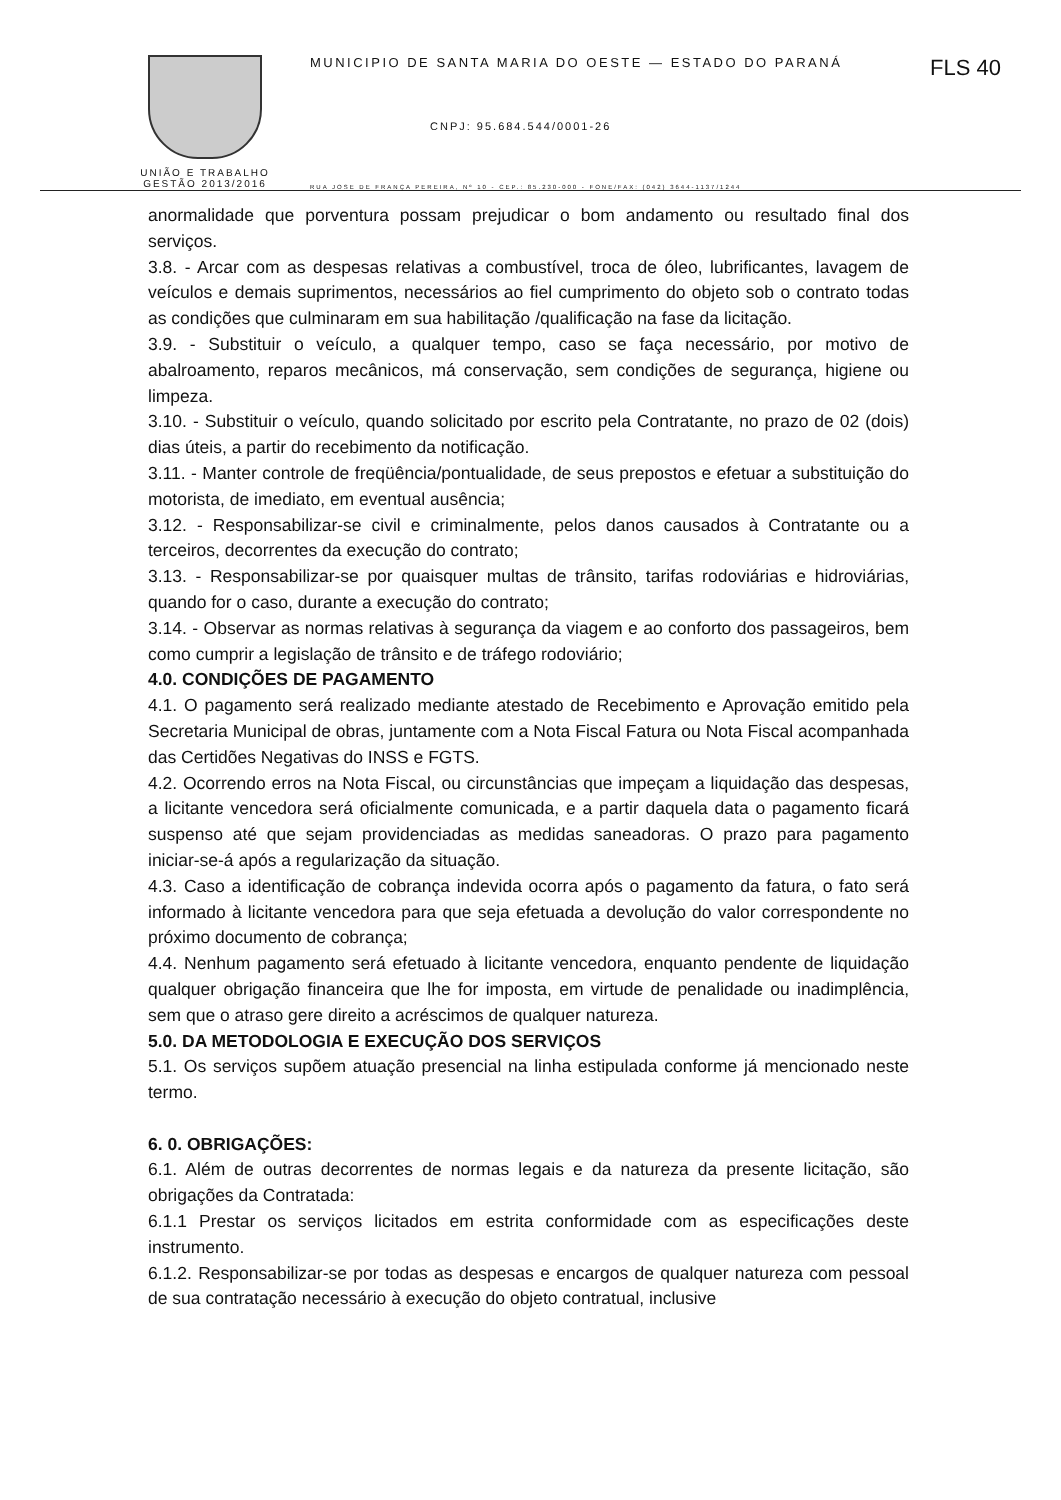FLS 40
UNIÃO E TRABALHO
GESTÃO 2013/2016
MUNICIPIO DE SANTA MARIA DO OESTE — ESTADO DO PARANÁ
CNPJ: 95.684.544/0001-26
RUA JOSE DE FRANÇA PEREIRA, Nº 10 - CEP.: 85.230-000 - FONE/FAX: (042) 3644-1137/1244
anormalidade que porventura possam prejudicar o bom andamento ou resultado final dos serviços.
3.8. - Arcar com as despesas relativas a combustível, troca de óleo, lubrificantes, lavagem de veículos e demais suprimentos, necessários ao fiel cumprimento do objeto sob o contrato todas as condições que culminaram em sua habilitação /qualificação na fase da licitação.
3.9. - Substituir o veículo, a qualquer tempo, caso se faça necessário, por motivo de abalroamento, reparos mecânicos, má conservação, sem condições de segurança, higiene ou limpeza.
3.10. - Substituir o veículo, quando solicitado por escrito pela Contratante, no prazo de 02 (dois) dias úteis, a partir do recebimento da notificação.
3.11. - Manter controle de freqüência/pontualidade, de seus prepostos e efetuar a substituição do motorista, de imediato, em eventual ausência;
3.12. - Responsabilizar-se civil e criminalmente, pelos danos causados à Contratante ou a terceiros, decorrentes da execução do contrato;
3.13. - Responsabilizar-se por quaisquer multas de trânsito, tarifas rodoviárias e hidroviárias, quando for o caso, durante a execução do contrato;
3.14. - Observar as normas relativas à segurança da viagem e ao conforto dos passageiros, bem como cumprir a legislação de trânsito e de tráfego rodoviário;
4.0. CONDIÇÕES DE PAGAMENTO
4.1. O pagamento será realizado mediante atestado de Recebimento e Aprovação emitido pela Secretaria Municipal de obras, juntamente com a Nota Fiscal Fatura ou Nota Fiscal acompanhada das Certidões Negativas do INSS e FGTS.
4.2. Ocorrendo erros na Nota Fiscal, ou circunstâncias que impeçam a liquidação das despesas, a licitante vencedora será oficialmente comunicada, e a partir daquela data o pagamento ficará suspenso até que sejam providenciadas as medidas saneadoras. O prazo para pagamento iniciar-se-á após a regularização da situação.
4.3. Caso a identificação de cobrança indevida ocorra após o pagamento da fatura, o fato será informado à licitante vencedora para que seja efetuada a devolução do valor correspondente no próximo documento de cobrança;
4.4. Nenhum pagamento será efetuado à licitante vencedora, enquanto pendente de liquidação qualquer obrigação financeira que lhe for imposta, em virtude de penalidade ou inadimplência, sem que o atraso gere direito a acréscimos de qualquer natureza.
5.0. DA METODOLOGIA E EXECUÇÃO DOS SERVIÇOS
5.1. Os serviços supõem atuação presencial na linha estipulada conforme já mencionado neste termo.
6. 0. OBRIGAÇÕES:
6.1. Além de outras decorrentes de normas legais e da natureza da presente licitação, são obrigações da Contratada:
6.1.1 Prestar os serviços licitados em estrita conformidade com as especificações deste instrumento.
6.1.2. Responsabilizar-se por todas as despesas e encargos de qualquer natureza com pessoal de sua contratação necessário à execução do objeto contratual, inclusive